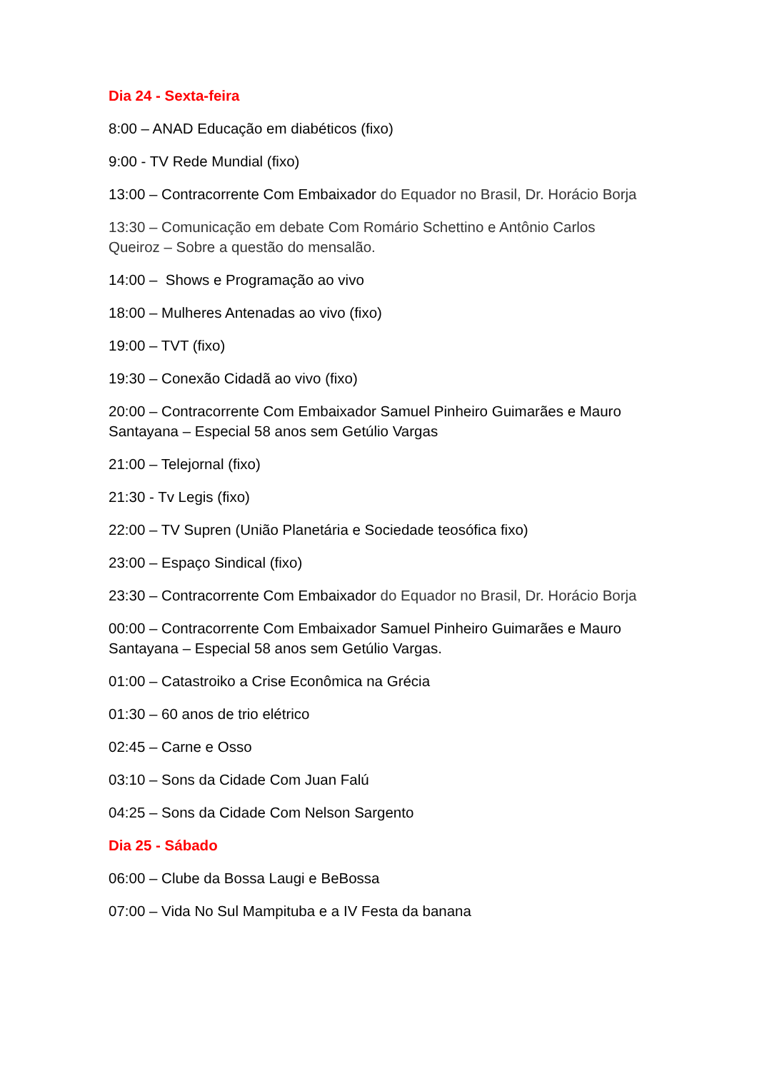Dia 24 - Sexta-feira
8:00 – ANAD Educação em diabéticos (fixo)
9:00 - TV Rede Mundial (fixo)
13:00 – Contracorrente Com Embaixador do Equador no Brasil, Dr. Horácio Borja
13:30 – Comunicação em debate Com Romário Schettino e Antônio Carlos Queiroz – Sobre a questão do mensalão.
14:00 – Shows e Programação ao vivo
18:00 – Mulheres Antenadas ao vivo (fixo)
19:00 – TVT (fixo)
19:30 – Conexão Cidadã ao vivo (fixo)
20:00 – Contracorrente Com Embaixador Samuel Pinheiro Guimarães e Mauro Santayana – Especial 58 anos sem Getúlio Vargas
21:00 – Telejornal (fixo)
21:30 - Tv Legis (fixo)
22:00 – TV Supren (União Planetária e Sociedade teosófica fixo)
23:00 – Espaço Sindical (fixo)
23:30 – Contracorrente Com Embaixador do Equador no Brasil, Dr. Horácio Borja
00:00 – Contracorrente Com Embaixador Samuel Pinheiro Guimarães e Mauro Santayana – Especial 58 anos sem Getúlio Vargas.
01:00 – Catastroiko a Crise Econômica na Grécia
01:30 – 60 anos de trio elétrico
02:45 – Carne e Osso
03:10 – Sons da Cidade Com Juan Falú
04:25 – Sons da Cidade Com Nelson Sargento
Dia 25 - Sábado
06:00 – Clube da Bossa Laugi e BeBossa
07:00 – Vida No Sul Mampituba e a IV Festa da banana